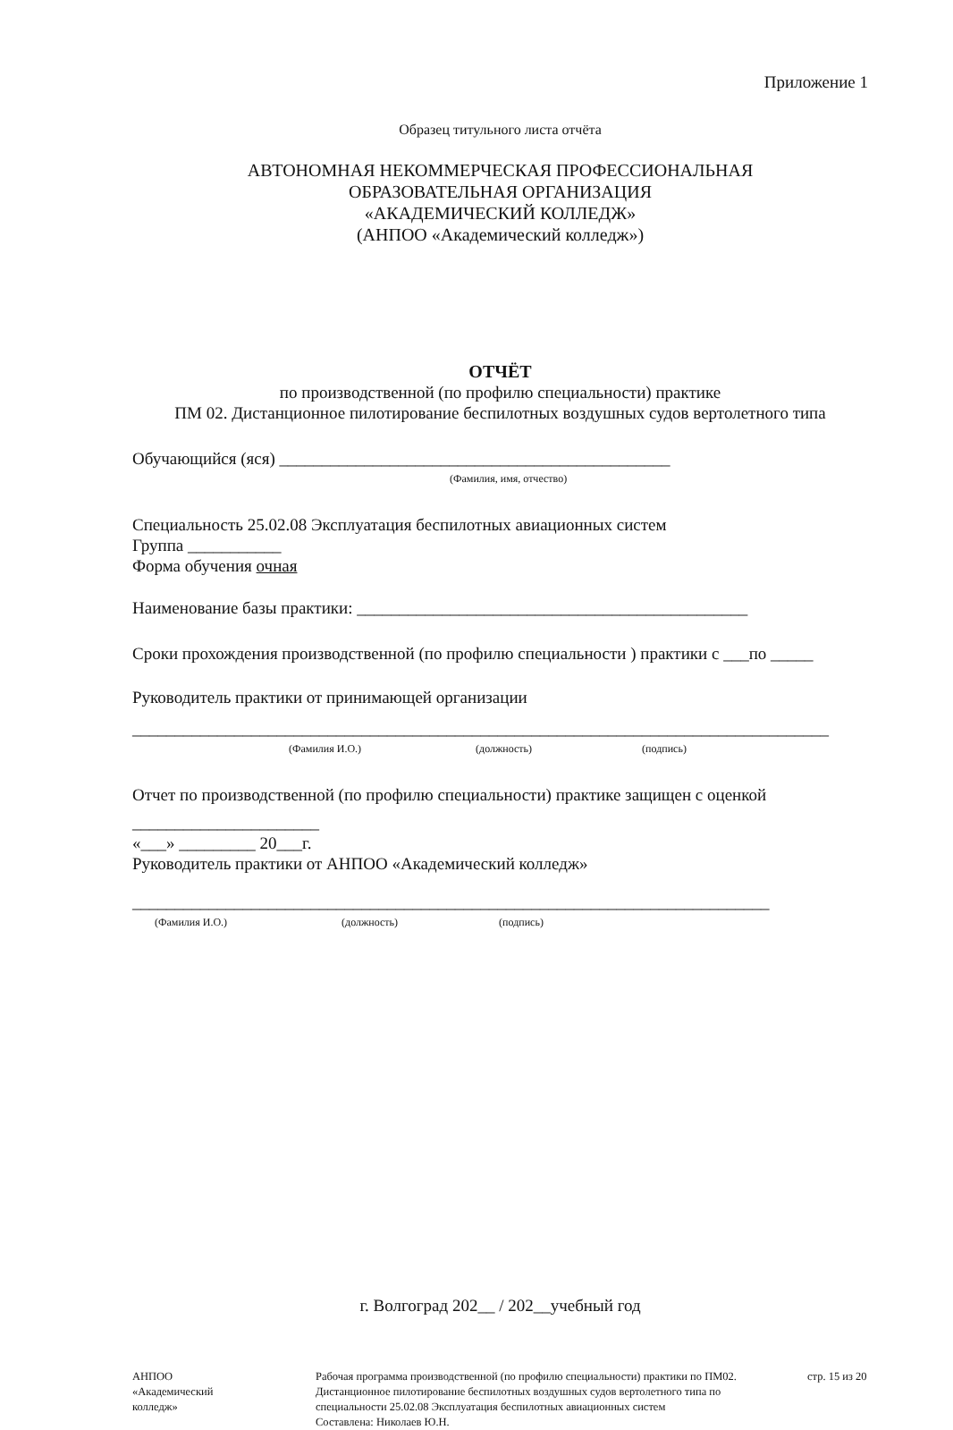Приложение 1
Образец титульного листа отчёта
АВТОНОМНАЯ НЕКОММЕРЧЕСКАЯ ПРОФЕССИОНАЛЬНАЯ
ОБРАЗОВАТЕЛЬНАЯ ОРГАНИЗАЦИЯ
«АКАДЕМИЧЕСКИЙ КОЛЛЕДЖ»
(АНПОО «Академический колледж»)
ОТЧЁТ
по производственной (по профилю специальности) практике
ПМ 02. Дистанционное пилотирование беспилотных воздушных судов вертолетного типа
Обучающийся (яся) ______________________________________________
(Фамилия, имя, отчество)
Специальность 25.02.08 Эксплуатация беспилотных авиационных систем
Группа ___________
Форма обучения очная
Наименование базы практики: ______________________________________________
Сроки прохождения производственной (по профилю специальности ) практики с ___по _____
Руководитель практики от принимающей организации
__________________________________________________________________________________
(Фамилия И.О.) (должность) (подпись)
Отчет по производственной (по профилю специальности) практике защищен с оценкой
______________________
«___» _________ 20___г.
Руководитель практики от АНПОО «Академический колледж»
___________________________________________________________________________
(Фамилия И.О.) (должность) (подпись)
г. Волгоград 202__ / 202__учебный год
АНПОО
«Академический
колледж»
Рабочая программа производственной (по профилю специальности) практики по ПМ02. Дистанционное пилотирование беспилотных воздушных судов вертолетного типа по специальности 25.02.08 Эксплуатация беспилотных авиационных систем
Составлена: Николаев Ю.Н.
стр. 15 из 20